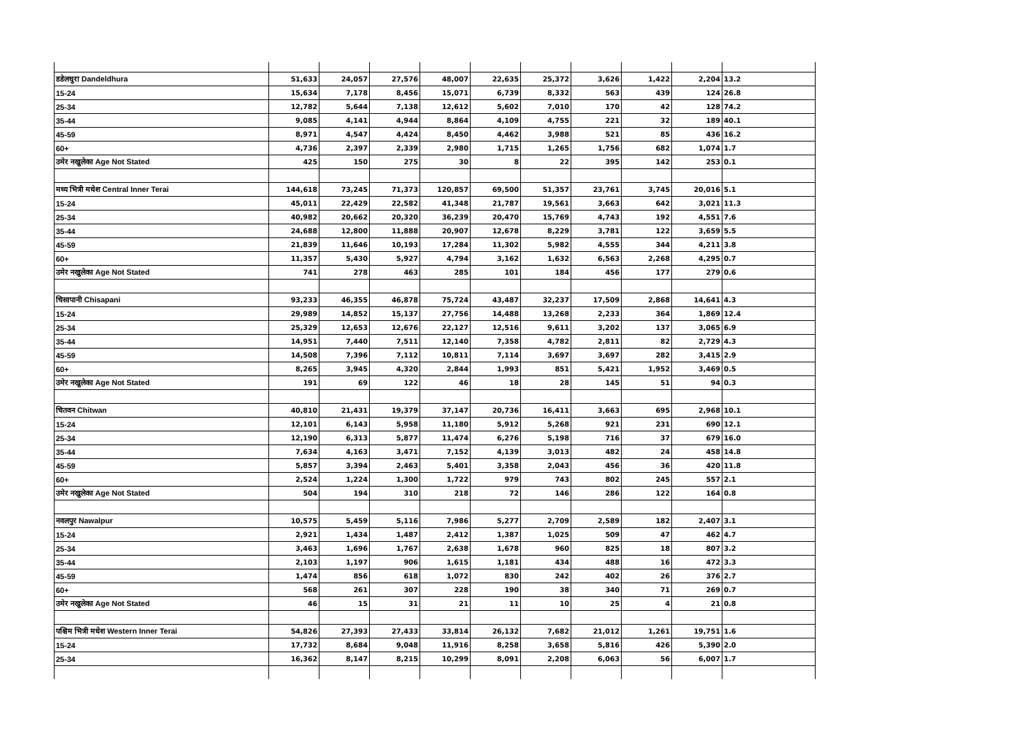| डडेलधुरा Dandeldhura | 51,633 | 24,057 | 27,576 | 48,007 | 22,635 | 25,372 | 3,626 | 1,422 | 2,204 | 13.2 |
| 15-24 | 15,634 | 7,178 | 8,456 | 15,071 | 6,739 | 8,332 | 563 | 439 | 124 | 26.8 |
| 25-34 | 12,782 | 5,644 | 7,138 | 12,612 | 5,602 | 7,010 | 170 | 42 | 128 | 74.2 |
| 35-44 | 9,085 | 4,141 | 4,944 | 8,864 | 4,109 | 4,755 | 221 | 32 | 189 | 40.1 |
| 45-59 | 8,971 | 4,547 | 4,424 | 8,450 | 4,462 | 3,988 | 521 | 85 | 436 | 16.2 |
| 60+ | 4,736 | 2,397 | 2,339 | 2,980 | 1,715 | 1,265 | 1,756 | 682 | 1,074 | 1.7 |
| उमेर नखुलेका Age Not Stated | 425 | 150 | 275 | 30 | 8 | 22 | 395 | 142 | 253 | 0.1 |
| मध्य भित्री मधेश Central Inner Terai | 144,618 | 73,245 | 71,373 | 120,857 | 69,500 | 51,357 | 23,761 | 3,745 | 20,016 | 5.1 |
| 15-24 | 45,011 | 22,429 | 22,582 | 41,348 | 21,787 | 19,561 | 3,663 | 642 | 3,021 | 11.3 |
| 25-34 | 40,982 | 20,662 | 20,320 | 36,239 | 20,470 | 15,769 | 4,743 | 192 | 4,551 | 7.6 |
| 35-44 | 24,688 | 12,800 | 11,888 | 20,907 | 12,678 | 8,229 | 3,781 | 122 | 3,659 | 5.5 |
| 45-59 | 21,839 | 11,646 | 10,193 | 17,284 | 11,302 | 5,982 | 4,555 | 344 | 4,211 | 3.8 |
| 60+ | 11,357 | 5,430 | 5,927 | 4,794 | 3,162 | 1,632 | 6,563 | 2,268 | 4,295 | 0.7 |
| उमेर नखुलेका Age Not Stated | 741 | 278 | 463 | 285 | 101 | 184 | 456 | 177 | 279 | 0.6 |
| चिसापानी Chisapani | 93,233 | 46,355 | 46,878 | 75,724 | 43,487 | 32,237 | 17,509 | 2,868 | 14,641 | 4.3 |
| 15-24 | 29,989 | 14,852 | 15,137 | 27,756 | 14,488 | 13,268 | 2,233 | 364 | 1,869 | 12.4 |
| 25-34 | 25,329 | 12,653 | 12,676 | 22,127 | 12,516 | 9,611 | 3,202 | 137 | 3,065 | 6.9 |
| 35-44 | 14,951 | 7,440 | 7,511 | 12,140 | 7,358 | 4,782 | 2,811 | 82 | 2,729 | 4.3 |
| 45-59 | 14,508 | 7,396 | 7,112 | 10,811 | 7,114 | 3,697 | 3,697 | 282 | 3,415 | 2.9 |
| 60+ | 8,265 | 3,945 | 4,320 | 2,844 | 1,993 | 851 | 5,421 | 1,952 | 3,469 | 0.5 |
| उमेर नखुलेका Age Not Stated | 191 | 69 | 122 | 46 | 18 | 28 | 145 | 51 | 94 | 0.3 |
| चितवन Chitwan | 40,810 | 21,431 | 19,379 | 37,147 | 20,736 | 16,411 | 3,663 | 695 | 2,968 | 10.1 |
| 15-24 | 12,101 | 6,143 | 5,958 | 11,180 | 5,912 | 5,268 | 921 | 231 | 690 | 12.1 |
| 25-34 | 12,190 | 6,313 | 5,877 | 11,474 | 6,276 | 5,198 | 716 | 37 | 679 | 16.0 |
| 35-44 | 7,634 | 4,163 | 3,471 | 7,152 | 4,139 | 3,013 | 482 | 24 | 458 | 14.8 |
| 45-59 | 5,857 | 3,394 | 2,463 | 5,401 | 3,358 | 2,043 | 456 | 36 | 420 | 11.8 |
| 60+ | 2,524 | 1,224 | 1,300 | 1,722 | 979 | 743 | 802 | 245 | 557 | 2.1 |
| उमेर नखुलेका Age Not Stated | 504 | 194 | 310 | 218 | 72 | 146 | 286 | 122 | 164 | 0.8 |
| नवलपुर Nawalpur | 10,575 | 5,459 | 5,116 | 7,986 | 5,277 | 2,709 | 2,589 | 182 | 2,407 | 3.1 |
| 15-24 | 2,921 | 1,434 | 1,487 | 2,412 | 1,387 | 1,025 | 509 | 47 | 462 | 4.7 |
| 25-34 | 3,463 | 1,696 | 1,767 | 2,638 | 1,678 | 960 | 825 | 18 | 807 | 3.2 |
| 35-44 | 2,103 | 1,197 | 906 | 1,615 | 1,181 | 434 | 488 | 16 | 472 | 3.3 |
| 45-59 | 1,474 | 856 | 618 | 1,072 | 830 | 242 | 402 | 26 | 376 | 2.7 |
| 60+ | 568 | 261 | 307 | 228 | 190 | 38 | 340 | 71 | 269 | 0.7 |
| उमेर नखुलेका Age Not Stated | 46 | 15 | 31 | 21 | 11 | 10 | 25 | 4 | 21 | 0.8 |
| पश्चिम भित्री मधेश Western Inner Terai | 54,826 | 27,393 | 27,433 | 33,814 | 26,132 | 7,682 | 21,012 | 1,261 | 19,751 | 1.6 |
| 15-24 | 17,732 | 8,684 | 9,048 | 11,916 | 8,258 | 3,658 | 5,816 | 426 | 5,390 | 2.0 |
| 25-34 | 16,362 | 8,147 | 8,215 | 10,299 | 8,091 | 2,208 | 6,063 | 56 | 6,007 | 1.7 |